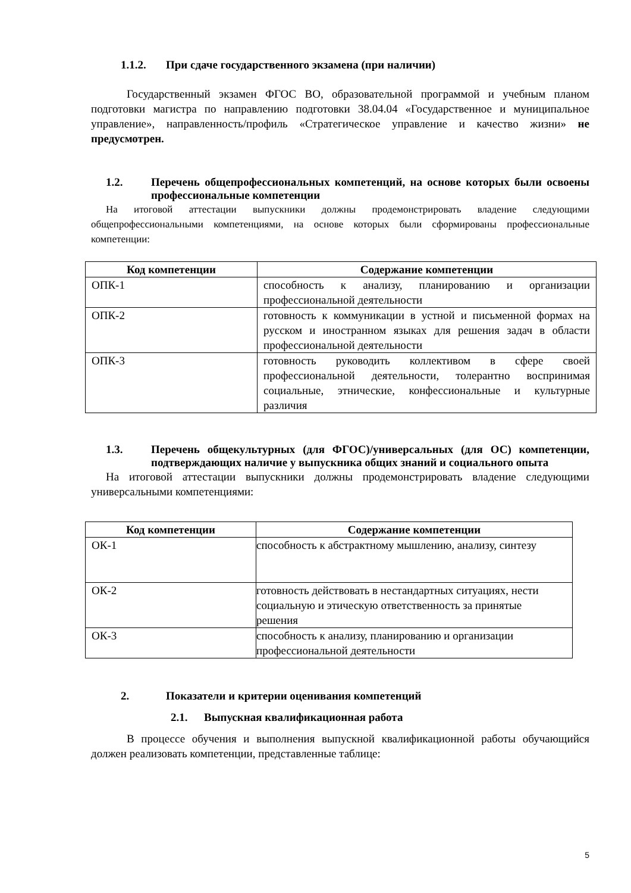1.1.2. При сдаче государственного экзамена (при наличии)
Государственный экзамен ФГОС ВО, образовательной программой и учебным планом подготовки магистра по направлению подготовки 38.04.04 «Государственное и муниципальное управление», направленность/профиль «Стратегическое управление и качество жизни» не предусмотрен.
1.2. Перечень общепрофессиональных компетенций, на основе которых были освоены профессиональные компетенции
На итоговой аттестации выпускники должны продемонстрировать владение следующими общепрофессиональными компетенциями, на основе которых были сформированы профессиональные компетенции:
| Код компетенции | Содержание компетенции |
| --- | --- |
| ОПК-1 | способность к анализу, планированию и организации профессиональной деятельности |
| ОПК-2 | готовность к коммуникации в устной и письменной формах на русском и иностранном языках для решения задач в области профессиональной деятельности |
| ОПК-3 | готовность руководить коллективом в сфере своей профессиональной деятельности, толерантно воспринимая социальные, этнические, конфессиональные и культурные различия |
1.3. Перечень общекультурных (для ФГОС)/универсальных (для ОС) компетенции, подтверждающих наличие у выпускника общих знаний и социального опыта
На итоговой аттестации выпускники должны продемонстрировать владение следующими универсальными компетенциями:
| Код компетенции | Содержание компетенции |
| --- | --- |
| ОК-1 | способность к абстрактному мышлению, анализу, синтезу |
| ОК-2 | готовность действовать в нестандартных ситуациях, нести социальную и этическую ответственность за принятые решения |
| ОК-3 | способность к анализу, планированию и организации профессиональной деятельности |
2. Показатели и критерии оценивания компетенций
2.1. Выпускная квалификационная работа
В процессе обучения и выполнения выпускной квалификационной работы обучающийся должен реализовать компетенции, представленные таблице:
5